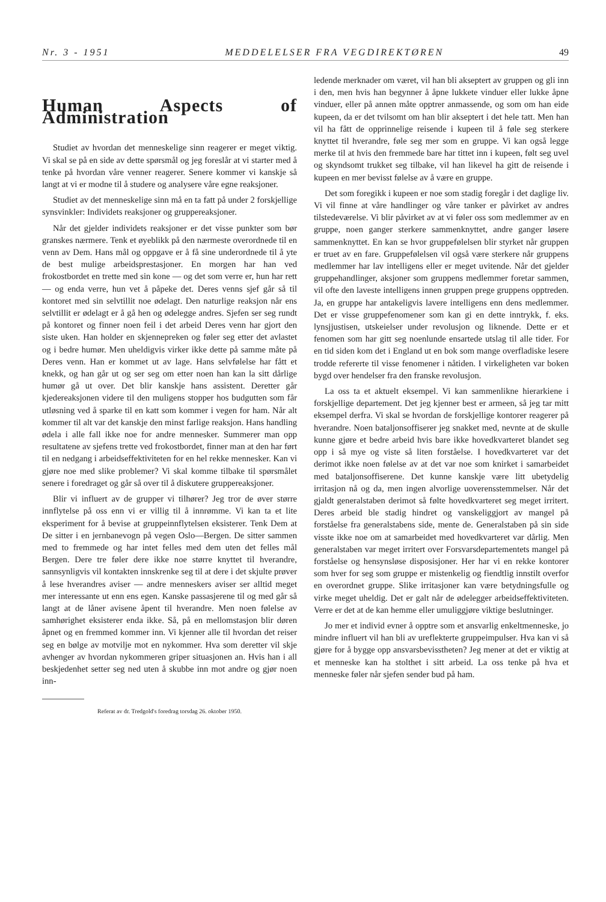Nr. 3 - 1951 MEDDELELSER FRA VEGDIREKTØREN 49
Human Aspects of Administration
Studiet av hvordan det menneskelige sinn reagerer er meget viktig. Vi skal se på en side av dette spørsmål og jeg foreslår at vi starter med å tenke på hvordan våre venner reagerer. Senere kommer vi kanskje så langt at vi er modne til å studere og analysere våre egne reaksjoner.
Studiet av det menneskelige sinn må en ta fatt på under 2 forskjellige synsvinkler: Individets reaksjoner og gruppereaksjoner.
Når det gjelder individets reaksjoner er det visse punkter som bør granskes nærmere. Tenk et øyeblikk på den nærmeste overordnede til en venn av Dem. Hans mål og oppgave er å få sine underordnede til å yte de best mulige arbeidsprestasjoner. En morgen har han ved frokostbordet en trette med sin kone — og det som verre er, hun har rett — og enda verre, hun vet å påpeke det. Deres venns sjef går så til kontoret med sin selvtillit noe ødelagt. Den naturlige reaksjon når ens selvtillit er ødelagt er å gå hen og ødelegge andres. Sjefen ser seg rundt på kontoret og finner noen feil i det arbeid Deres venn har gjort den siste uken. Han holder en skjennepreken og føler seg etter det avlastet og i bedre humør. Men uheldigvis virker ikke dette på samme måte på Deres venn. Han er kommet ut av lage. Hans selvfølelse har fått et knekk, og han går ut og ser seg om etter noen han kan la sitt dårlige humør gå ut over. Det blir kanskje hans assistent. Deretter går kjedereaksjonen videre til den muligens stopper hos budgutten som får utløsning ved å sparke til en katt som kommer i vegen for ham. Når alt kommer til alt var det kanskje den minst farlige reaksjon. Hans handling ødela i alle fall ikke noe for andre mennesker. Summerer man opp resultatene av sjefens trette ved frokostbordet, finner man at den har ført til en nedgang i arbeidseffektiviteten for en hel rekke mennesker. Kan vi gjøre noe med slike problemer? Vi skal komme tilbake til spørsmålet senere i foredraget og går så over til å diskutere gruppereaksjoner.
Blir vi influert av de grupper vi tilhører? Jeg tror de øver større innflytelse på oss enn vi er villig til å innrømme. Vi kan ta et lite eksperiment for å bevise at gruppeinnflytelsen eksisterer. Tenk Dem at De sitter i en jernbanevogn på vegen Oslo—Bergen. De sitter sammen med to fremmede og har intet felles med dem uten det felles mål Bergen. Dere tre føler dere ikke noe større knyttet til hverandre, sannsynligvis vil kontakten innskrenke seg til at dere i det skjulte prøver å lese hverandres aviser — andre menneskers aviser ser alltid meget mer interessante ut enn ens egen. Kanske passasjerene til og med går så langt at de låner avisene åpent til hverandre. Men noen følelse av samhørighet eksisterer enda ikke. Så, på en mellomstasjon blir døren åpnet og en fremmed kommer inn. Vi kjenner alle til hvordan det reiser seg en bølge av motvilje mot en nykommer. Hva som deretter vil skje avhenger av hvordan nykommeren griper situasjonen an. Hvis han i all beskjedenhet setter seg ned uten å skubbe inn mot andre og gjør noen inn-
Referat av dr. Tredgold's foredrag torsdag 26. oktober 1950.
ledende merknader om været, vil han bli akseptert av gruppen og gli inn i den, men hvis han begynner å åpne lukkete vinduer eller lukke åpne vinduer, eller på annen måte opptrer anmassende, og som om han eide kupeen, da er det tvilsomt om han blir akseptert i det hele tatt. Men han vil ha fått de opprinnelige reisende i kupeen til å føle seg sterkere knyttet til hverandre, føle seg mer som en gruppe. Vi kan også legge merke til at hvis den fremmede bare har tittet inn i kupeen, følt seg uvel og skyndsomt trukket seg tilbake, vil han likevel ha gitt de reisende i kupeen en mer bevisst følelse av å være en gruppe.
Det som foregikk i kupeen er noe som stadig foregår i det daglige liv. Vi vil finne at våre handlinger og våre tanker er påvirket av andres tilstedeværelse. Vi blir påvirket av at vi føler oss som medlemmer av en gruppe, noen ganger sterkere sammenknyttet, andre ganger løsere sammenknyttet. En kan se hvor gruppefølelsen blir styrket når gruppen er truet av en fare. Gruppefølelsen vil også være sterkere når gruppens medlemmer har lav intelligens eller er meget uvitende. Når det gjelder gruppehandlinger, aksjoner som gruppens medlemmer foretar sammen, vil ofte den laveste intelligens innen gruppen prege gruppens opptreden. Ja, en gruppe har antakeligvis lavere intelligens enn dens medlemmer. Det er visse gruppefenomener som kan gi en dette inntrykk, f. eks. lynsjjustisen, utskeielser under revolusjon og liknende. Dette er et fenomen som har gitt seg noenlunde ensartede utslag til alle tider. For en tid siden kom det i England ut en bok som mange overfladiske lesere trodde refererte til visse fenomener i nåtiden. I virkeligheten var boken bygd over hendelser fra den franske revolusjon.
La oss ta et aktuelt eksempel. Vi kan sammenlikne hierarkiene i forskjellige departement. Det jeg kjenner best er armeen, så jeg tar mitt eksempel derfra. Vi skal se hvordan de forskjellige kontorer reagerer på hverandre. Noen bataljonsoffiserer jeg snakket med, nevnte at de skulle kunne gjøre et bedre arbeid hvis bare ikke hovedkvarteret blandet seg opp i så mye og viste så liten forståelse. I hovedkvarteret var det derimot ikke noen følelse av at det var noe som knirket i samarbeidet med bataljonsoffiserene. Det kunne kanskje være litt ubetydelig irritasjon nå og da, men ingen alvorlige uoverensstemmelser. Når det gjaldt generalstaben derimot så følte hovedkvarteret seg meget irritert. Deres arbeid ble stadig hindret og vanskeliggjort av mangel på forståelse fra generalstabens side, mente de. Generalstaben på sin side visste ikke noe om at samarbeidet med hovedkvarteret var dårlig. Men generalstaben var meget irritert over Forsvarsdepartementets mangel på forståelse og hensynsløse disposisjoner. Her har vi en rekke kontorer som hver for seg som gruppe er mistenkelig og fiendtlig innstilt overfor en overordnet gruppe. Slike irritasjoner kan være betydningsfulle og virke meget uheldig. Det er galt når de ødelegger arbeidseffektiviteten. Verre er det at de kan hemme eller umuliggjøre viktige beslutninger.
Jo mer et individ evner å opptre som et ansvarlig enkeltmenneske, jo mindre influert vil han bli av ureflekterte gruppeimpulser. Hva kan vi så gjøre for å bygge opp ansvarsbevisstheten? Jeg mener at det er viktig at et menneske kan ha stolthet i sitt arbeid. La oss tenke på hva et menneske føler når sjefen sender bud på ham.